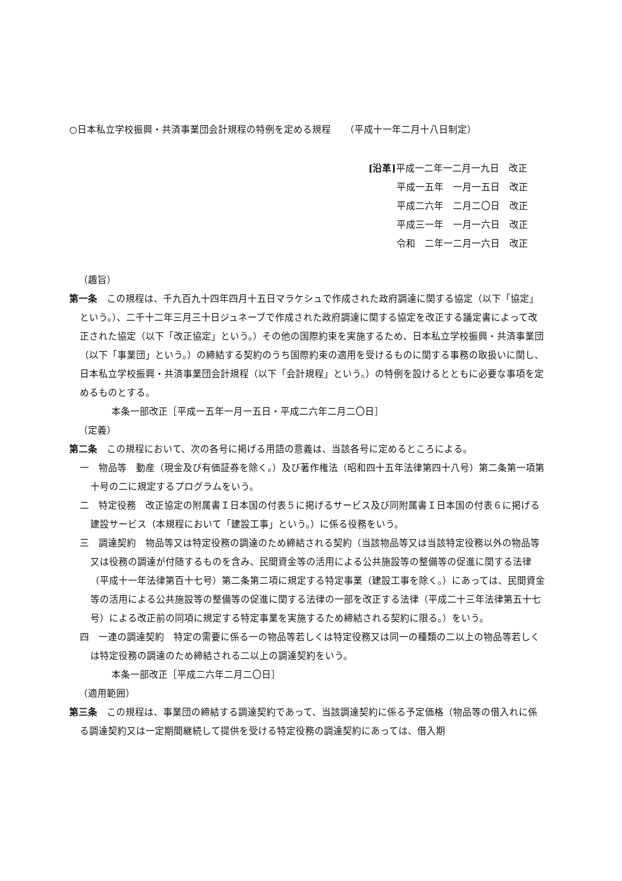○日本私立学校振興・共済事業団会計規程の特例を定める規程　　（平成十一年二月十八日制定）
[沿革] 平成一二年一二月一九日　改正
　　　平成一五年　一月一五日　改正
　　　平成二六年　二月二〇日　改正
　　　平成三一年　一月一六日　改正
　　　令和　二年一二月一六日　改正
（趣旨）
第一条　この規程は、千九百九十四年四月十五日マラケシュで作成された政府調達に関する協定（以下「協定」という。）、二千十二年三月三十日ジュネーブで作成された政府調達に関する協定を改正する議定書によって改正された協定（以下「改正協定」という。）その他の国際約束を実施するため、日本私立学校振興・共済事業団（以下「事業団」という。）の締結する契約のうち国際約束の適用を受けるものに関する事務の取扱いに関し、日本私立学校振興・共済事業団会計規程（以下「会計規程」という。）の特例を設けるとともに必要な事項を定めるものとする。
本条一部改正［平成一五年一月一五日・平成二六年二月二〇日］
（定義）
第二条　この規程において、次の各号に掲げる用語の意義は、当該各号に定めるところによる。
一　物品等　動産（現金及び有価証券を除く。）及び著作権法（昭和四十五年法律第四十八号）第二条第一項第十号の二に規定するプログラムをいう。
二　特定役務　改正協定の附属書Ｉ日本国の付表５に掲げるサービス及び同附属書Ｉ日本国の付表６に掲げる建設サービス（本規程において「建設工事」という。）に係る役務をいう。
三　調達契約　物品等又は特定役務の調達のため締結される契約（当該物品等又は当該特定役務以外の物品等又は役務の調達が付随するものを含み、民間資金等の活用による公共施設等の整備等の促進に関する法律（平成十一年法律第百十七号）第二条第二項に規定する特定事業（建設工事を除く。）にあっては、民間資金等の活用による公共施設等の整備等の促進に関する法律の一部を改正する法律（平成二十三年法律第五十七号）による改正前の同項に規定する特定事業を実施するため締結される契約に限る。）をいう。
四　一連の調達契約　特定の需要に係る一の物品等若しくは特定役務又は同一の種類の二以上の物品等若しくは特定役務の調達のため締結される二以上の調達契約をいう。
本条一部改正［平成二六年二月二〇日］
（適用範囲）
第三条　この規程は、事業団の締結する調達契約であって、当該調達契約に係る予定価格（物品等の借入れに係る調達契約又は一定期間継続して提供を受ける特定役務の調達契約にあっては、借入期